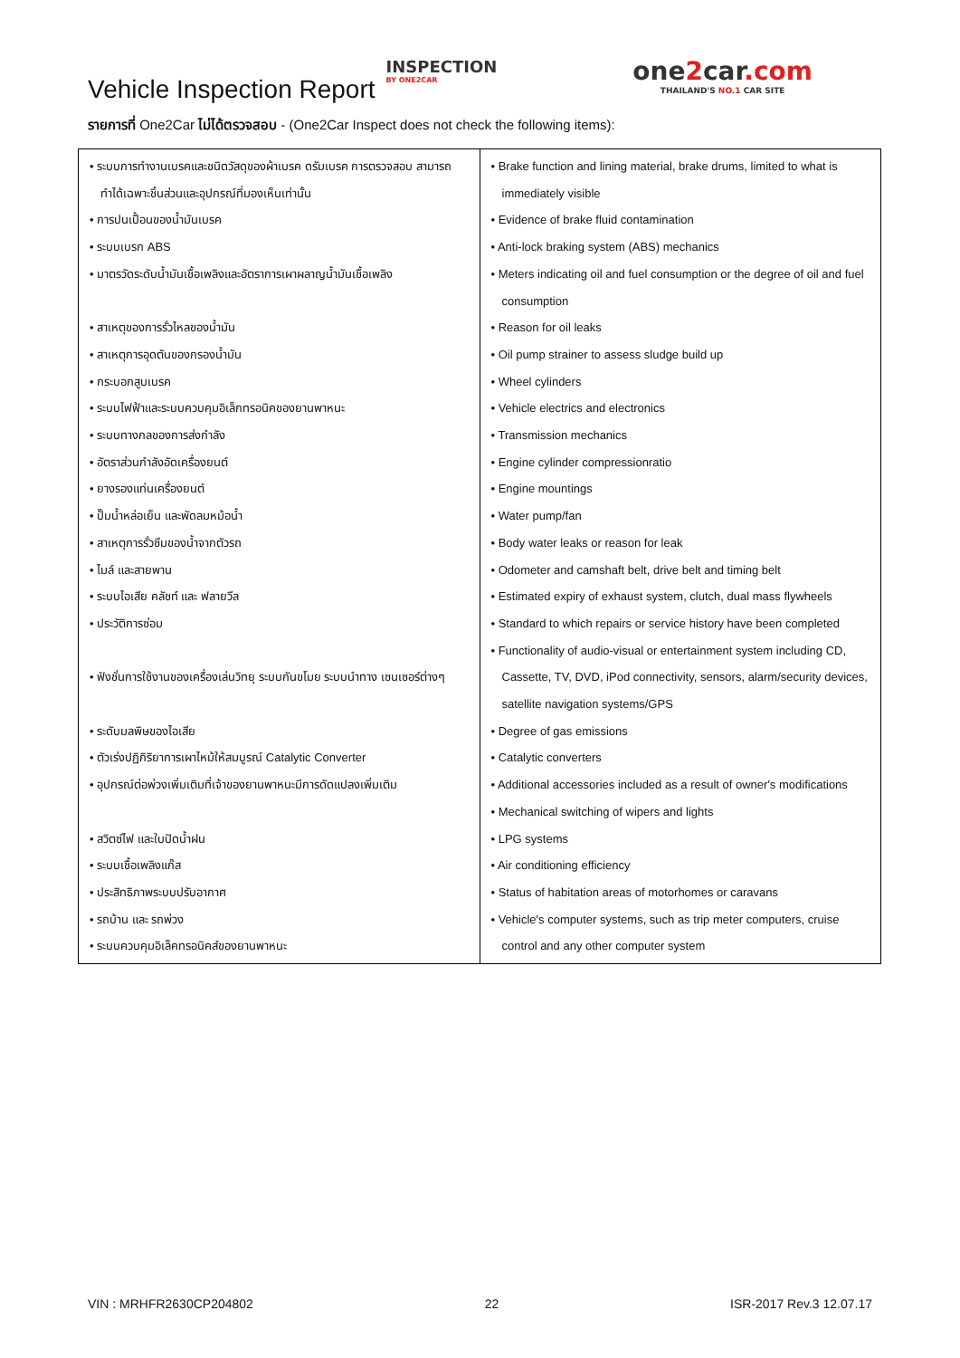Vehicle Inspection Report
INSPECTION
BY ONE2CAR
one2car.com
THAILAND'S NO.1 CAR SITE
รายการที่ One2Car ไม่ได้ตรวจสอบ - (One2Car Inspect does not check the following items):
| • ระบบการทำงานเบรคและชนิดวัสดุของผ้าเบรค ดรัมเบรค การตรวจสอบ สามารถทำได้เฉพาะชิ้นส่วนและอุปกรณ์ที่มองเห็นเท่านั้น • การปนเปื้อนของน้ำมันเบรค • ระบบเบรก ABS • มาตรวัดระดับน้ำมันเชื้อเพลิงและอัตราการเผาผลาญน้ำมันเชื้อเพลิง • สาเหตุของการรั่วไหลของน้ำมัน • สาเหตุการอุดตันของกรองน้ำมัน • กระบอกสูบเบรค • ระบบไฟฟ้าและระบบควบคุมอิเล็กทรอนิคของยานพาหนะ • ระบบทางกลของการส่งกำลัง • อัตราส่วนกำลังอัดเครื่องยนต์ • ยางรองแท่นเครื่องยนต์ • ปั๊มน้ำหล่อเย็น และพัดลมหม้อน้ำ • สาเหตุการรั่วซึมของน้ำจากตัวรถ • ไมล์ และสายพาน • ระบบไอเสีย คลัชท์ และ ฟลายวีล • ประวัติการซ่อม • ฟังชั่นการใช้งานของเครื่องเล่นวิทยุ ระบบกันขโมย ระบบนำทาง เซนเซอร์ต่างๆ • ระดับมลพิษของไอเสีย • ตัวเร่งปฏิกิริยาการเผาไหม้ให้สมบูรณ์ Catalytic Converter • อุปกรณ์ต่อพ่วงเพิ่มเติมที่เจ้าของยานพาหนะมีการดัดแปลงเพิ่มเติม • สวิตซ์ไฟ และใบปัดน้ำฝน • ระบบเชื้อเพลิงแก๊ส • ประสิทธิภาพระบบปรับอากาศ • รถบ้าน และ รถพ่วง • ระบบควบคุมอิเล็คทรอนิคส์ของยานพาหนะ | • Brake function and lining material, brake drums, limited to what is immediately visible • Evidence of brake fluid contamination • Anti-lock braking system (ABS) mechanics • Meters indicating oil and fuel consumption or the degree of oil and fuel consumption • Reason for oil leaks • Oil pump strainer to assess sludge build up • Wheel cylinders • Vehicle electrics and electronics • Transmission mechanics • Engine cylinder compressionratio • Engine mountings • Water pump/fan • Body water leaks or reason for leak • Odometer and camshaft belt, drive belt and timing belt • Estimated expiry of exhaust system, clutch, dual mass flywheels • Standard to which repairs or service history have been completed • Functionality of audio-visual or entertainment system including CD, Cassette, TV, DVD, iPod connectivity, sensors, alarm/security devices, satellite navigation systems/GPS • Degree of gas emissions • Catalytic converters • Additional accessories included as a result of owner's modifications • Mechanical switching of wipers and lights • LPG systems • Air conditioning efficiency • Status of habitation areas of motorhomes or caravans • Vehicle's computer systems, such as trip meter computers, cruise control and any other computer system |
VIN : MRHFR2630CP204802 22 ISR-2017 Rev.3 12.07.17